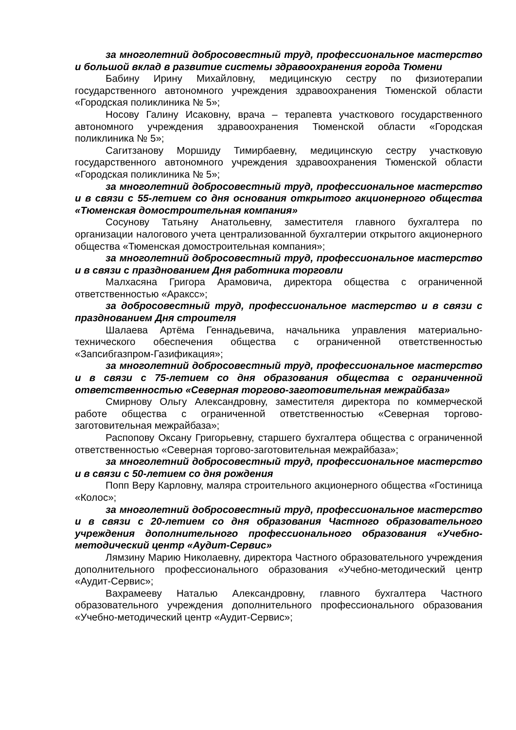за многолетний добросовестный труд, профессиональное мастерство и большой вклад в развитие системы здравоохранения города Тюмени
Бабину Ирину Михайловну, медицинскую сестру по физиотерапии государственного автономного учреждения здравоохранения Тюменской области «Городская поликлиника № 5»;
Носову Галину Исаковну, врача – терапевта участкового государственного автономного учреждения здравоохранения Тюменской области «Городская поликлиника № 5»;
Сагитзанову Моршиду Тимирбаевну, медицинскую сестру участковую государственного автономного учреждения здравоохранения Тюменской области «Городская поликлиника № 5»;
за многолетний добросовестный труд, профессиональное мастерство и в связи с 55-летием со дня основания открытого акционерного общества «Тюменская домостроительная компания»
Сосунову Татьяну Анатольевну, заместителя главного бухгалтера по организации налогового учета централизованной бухгалтерии открытого акционерного общества «Тюменская домостроительная компания»;
за многолетний добросовестный труд, профессиональное мастерство и в связи с празднованием Дня работника торговли
Малхасяна Григора Арамовича, директора общества с ограниченной ответственностью «Араксс»;
за добросовестный труд, профессиональное мастерство и в связи с празднованием Дня строителя
Шалаева Артёма Геннадьевича, начальника управления материально-технического обеспечения общества с ограниченной ответственностью «Запсибгазпром-Газификация»;
за многолетний добросовестный труд, профессиональное мастерство и в связи с 75-летием со дня образования общества с ограниченной ответственностью «Северная торгово-заготовительная межрайбаза»
Смирнову Ольгу Александровну, заместителя директора по коммерческой работе общества с ограниченной ответственностью «Северная торгово-заготовительная межрайбаза»;
Распопову Оксану Григорьевну, старшего бухгалтера общества с ограниченной ответственностью «Северная торгово-заготовительная межрайбаза»;
за многолетний добросовестный труд, профессиональное мастерство и в связи с 50-летием со дня рождения
Попп Веру Карловну, маляра строительного акционерного общества «Гостиница «Колос»;
за многолетний добросовестный труд, профессиональное мастерство и в связи с 20-летием со дня образования Частного образовательного учреждения дополнительного профессионального образования «Учебно-методический центр «Аудит-Сервис»
Лямзину Марию Николаевну, директора Частного образовательного учреждения дополнительного профессионального образования «Учебно-методический центр «Аудит-Сервис»;
Вахрамееву Наталью Александровну, главного бухгалтера Частного образовательного учреждения дополнительного профессионального образования «Учебно-методический центр «Аудит-Сервис»;